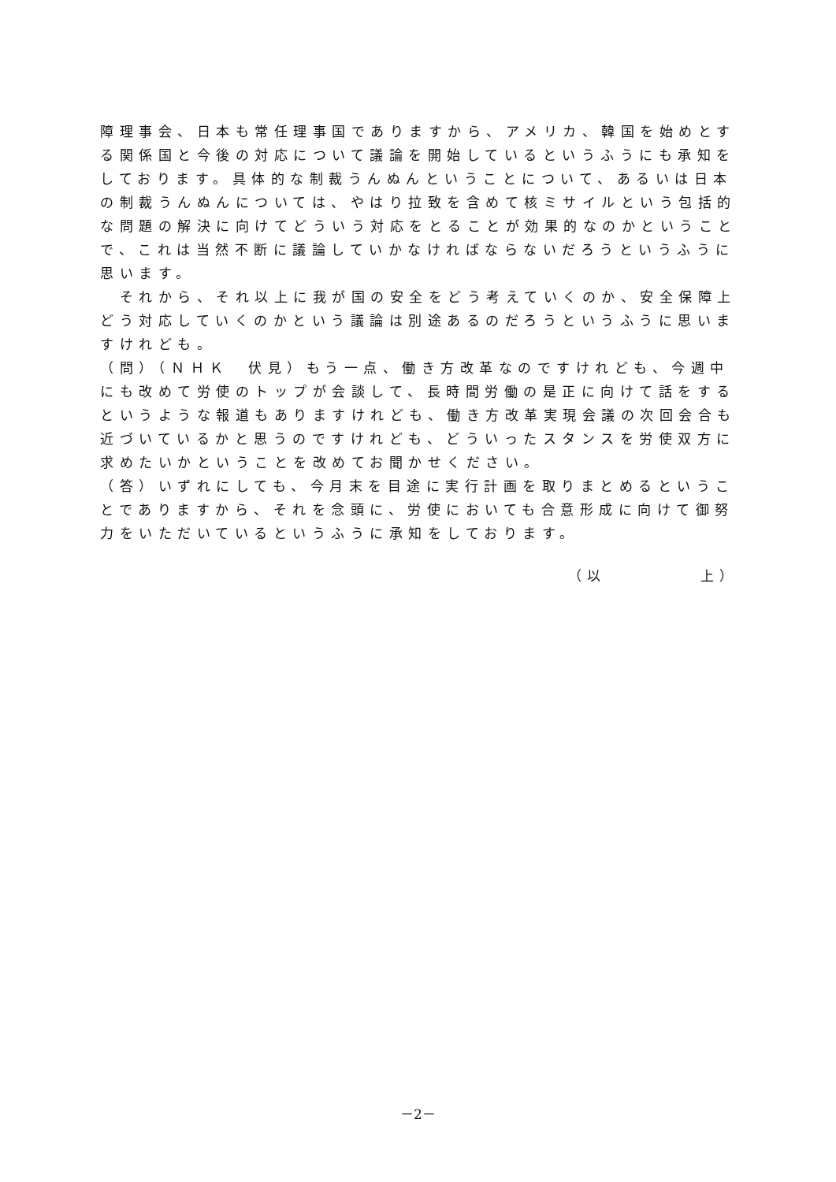障理事会、日本も常任理事国でありますから、アメリカ、韓国を始めとする関係国と今後の対応について議論を開始しているというふうにも承知をしております。具体的な制裁うんぬんということについて、あるいは日本の制裁うんぬんについては、やはり拉致を含めて核ミサイルという包括的な問題の解決に向けてどういう対応をとることが効果的なのかということで、これは当然不断に議論していかなければならないだろうというふうに思います。
　それから、それ以上に我が国の安全をどう考えていくのか、安全保障上どう対応していくのかという議論は別途あるのだろうというふうに思いますけれども。
（問）（ＮＨＫ　伏見）もう一点、働き方改革なのですけれども、今週中にも改めて労使のトップが会談して、長時間労働の是正に向けて話をするというような報道もありますけれども、働き方改革実現会議の次回会合も近づいているかと思うのですけれども、どういったスタンスを労使双方に求めたいかということを改めてお聞かせください。
（答）いずれにしても、今月末を目途に実行計画を取りまとめるということでありますから、それを念頭に、労使においても合意形成に向けて御努力をいただいているというふうに承知をしております。
（以　　　　　上）
－2－